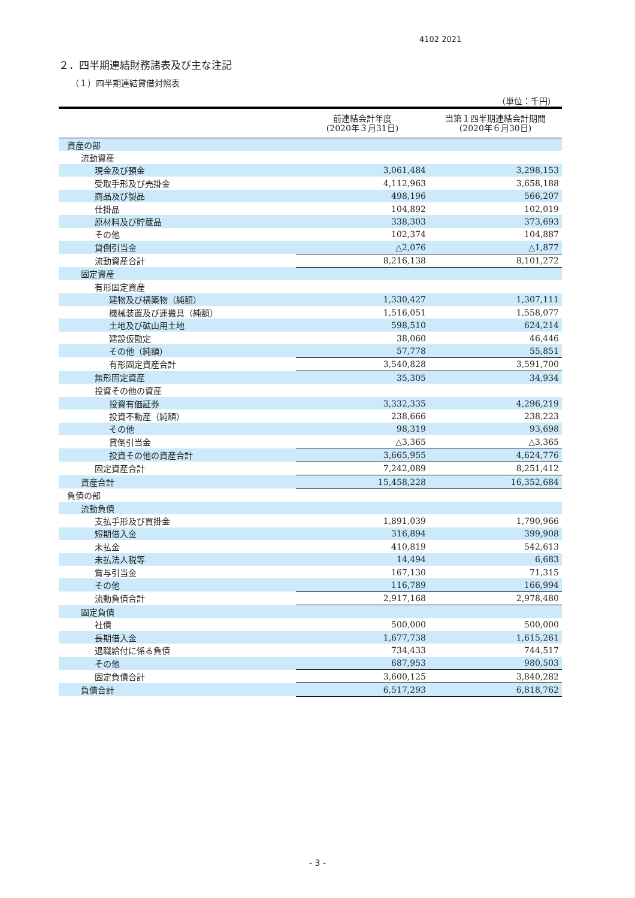4102 2021
２．四半期連結財務諸表及び主な注記
（１）四半期連結貸借対照表
（単位：千円）
| | 前連結会計年度 (2020年３月31日) | 当第１四半期連結会計期間 (2020年６月30日) |
| --- | --- | --- |
| 資産の部 | | |
| 流動資産 | | |
| 現金及び預金 | 3,061,484 | 3,298,153 |
| 受取手形及び売掛金 | 4,112,963 | 3,658,188 |
| 商品及び製品 | 498,196 | 566,207 |
| 仕掛品 | 104,892 | 102,019 |
| 原材料及び貯蔵品 | 338,303 | 373,693 |
| その他 | 102,374 | 104,887 |
| 貸倒引当金 | △2,076 | △1,877 |
| 流動資産合計 | 8,216,138 | 8,101,272 |
| 固定資産 | | |
| 有形固定資産 | | |
| 建物及び構築物（純額） | 1,330,427 | 1,307,111 |
| 機械装置及び運搬具（純額） | 1,516,051 | 1,558,077 |
| 土地及び砿山用土地 | 598,510 | 624,214 |
| 建設仮勘定 | 38,060 | 46,446 |
| その他（純額） | 57,778 | 55,851 |
| 有形固定資産合計 | 3,540,828 | 3,591,700 |
| 無形固定資産 | 35,305 | 34,934 |
| 投資その他の資産 | | |
| 投資有価証券 | 3,332,335 | 4,296,219 |
| 投資不動産（純額） | 238,666 | 238,223 |
| その他 | 98,319 | 93,698 |
| 貸倒引当金 | △3,365 | △3,365 |
| 投資その他の資産合計 | 3,665,955 | 4,624,776 |
| 固定資産合計 | 7,242,089 | 8,251,412 |
| 資産合計 | 15,458,228 | 16,352,684 |
| 負債の部 | | |
| 流動負債 | | |
| 支払手形及び買掛金 | 1,891,039 | 1,790,966 |
| 短期借入金 | 316,894 | 399,908 |
| 未払金 | 410,819 | 542,613 |
| 未払法人税等 | 14,494 | 6,683 |
| 賞与引当金 | 167,130 | 71,315 |
| その他 | 116,789 | 166,994 |
| 流動負債合計 | 2,917,168 | 2,978,480 |
| 固定負債 | | |
| 社債 | 500,000 | 500,000 |
| 長期借入金 | 1,677,738 | 1,615,261 |
| 退職給付に係る負債 | 734,433 | 744,517 |
| その他 | 687,953 | 980,503 |
| 固定負債合計 | 3,600,125 | 3,840,282 |
| 負債合計 | 6,517,293 | 6,818,762 |
- 3 -